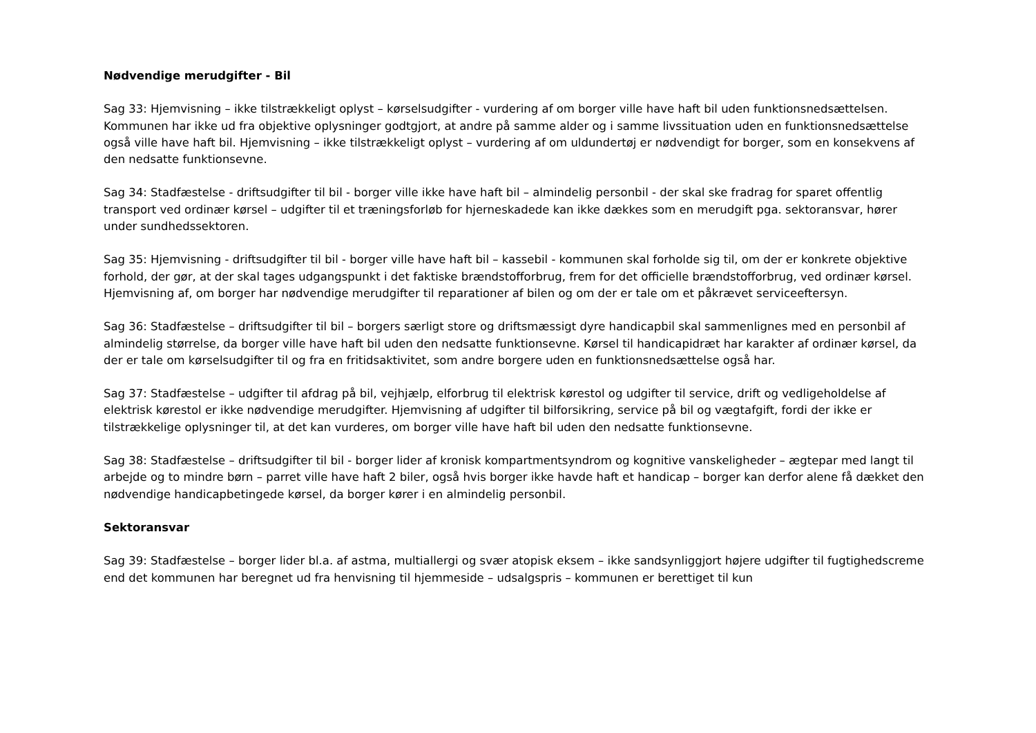Nødvendige merudgifter - Bil
Sag 33: Hjemvisning – ikke tilstrækkeligt oplyst – kørselsudgifter - vurdering af om borger ville have haft bil uden funktionsnedsættelsen. Kommunen har ikke ud fra objektive oplysninger godtgjort, at andre på samme alder og i samme livssituation uden en funktionsnedsættelse også ville have haft bil. Hjemvisning – ikke tilstrækkeligt oplyst – vurdering af om uldundertøj er nødvendigt for borger, som en konsekvens af den nedsatte funktionsevne.
Sag 34: Stadfæstelse - driftsudgifter til bil - borger ville ikke have haft bil – almindelig personbil - der skal ske fradrag for sparet offentlig transport ved ordinær kørsel – udgifter til et træningsforløb for hjerneskadede kan ikke dækkes som en merudgift pga. sektoransvar, hører under sundhedssektoren.
Sag 35: Hjemvisning - driftsudgifter til bil - borger ville have haft bil – kassebil - kommunen skal forholde sig til, om der er konkrete objektive forhold, der gør, at der skal tages udgangspunkt i det faktiske brændstofforbrug, frem for det officielle brændstofforbrug, ved ordinær kørsel. Hjemvisning af, om borger har nødvendige merudgifter til reparationer af bilen og om der er tale om et påkrævet serviceeftersyn.
Sag 36: Stadfæstelse – driftsudgifter til bil – borgers særligt store og driftsmæssigt dyre handicapbil skal sammenlignes med en personbil af almindelig størrelse, da borger ville have haft bil uden den nedsatte funktionsevne. Kørsel til handicapidræt har karakter af ordinær kørsel, da der er tale om kørselsudgifter til og fra en fritidsaktivitet, som andre borgere uden en funktionsnedsættelse også har.
Sag 37: Stadfæstelse – udgifter til afdrag på bil, vejhjælp, elforbrug til elektrisk kørestol og udgifter til service, drift og vedligeholdelse af elektrisk kørestol er ikke nødvendige merudgifter. Hjemvisning af udgifter til bilforsikring, service på bil og vægtafgift, fordi der ikke er tilstrækkelige oplysninger til, at det kan vurderes, om borger ville have haft bil uden den nedsatte funktionsevne.
Sag 38: Stadfæstelse – driftsudgifter til bil - borger lider af kronisk kompartmentsyndrom og kognitive vanskeligheder – ægtepar med langt til arbejde og to mindre børn – parret ville have haft 2 biler, også hvis borger ikke havde haft et handicap – borger kan derfor alene få dækket den nødvendige handicapbetingede kørsel, da borger kører i en almindelig personbil.
Sektoransvar
Sag 39: Stadfæstelse – borger lider bl.a. af astma, multiallergi og svær atopisk eksem – ikke sandsynliggjort højere udgifter til fugtighedscreme end det kommunen har beregnet ud fra henvisning til hjemmeside – udsalgspris – kommunen er berettiget til kun